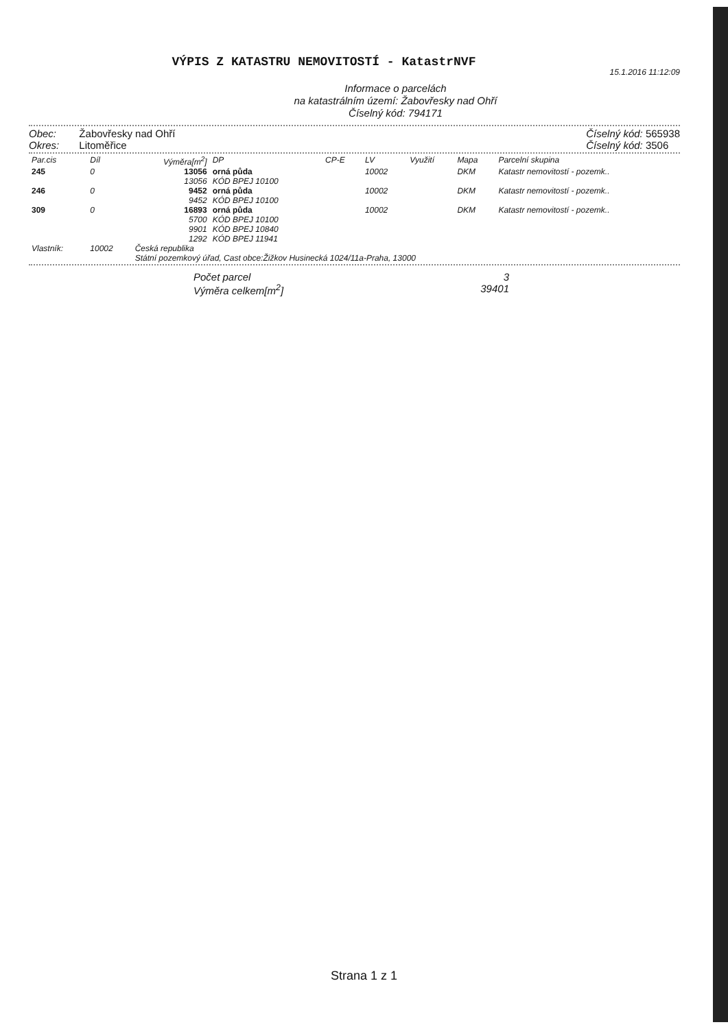VÝPIS Z KATASTRU NEMOVITOSTÍ - KatastrNVF
15.1.2016 11:12:09
Informace o parcelách
na katastrálním území: Žabovřesky nad Ohří
Číselný kód: 794171
Obec: Žabovřesky nad Ohří
Okres: Litoměřice
Číselný kód: 565938
Číselný kód: 3506
| Par.cis | Díl | Výměra[m<sup>2</sup>] | DP | CP-E | LV | Využití | Mapa | Parcelní skupina |
| --- | --- | --- | --- | --- | --- | --- | --- | --- |
| 245 | 0 | 13056 13056 | orná půda KÓD BPEJ 10100 | | 10002 | | DKM | Katastr nemovitostí - pozemk.. |
| 246 | 0 | 9452 9452 | orná půda KÓD BPEJ 10100 | | 10002 | | DKM | Katastr nemovitostí - pozemk.. |
| 309 | 0 | 16893 5700 9901 1292 | orná půda KÓD BPEJ 10100 KÓD BPEJ 10840 KÓD BPEJ 11941 | | 10002 | | DKM | Katastr nemovitostí - pozemk.. |
| Vlastník: | 10002 | Česká republika Státní pozemkový úřad, Cast obce:Žižkov Husinecká 1024/11a-Praha, 13000 | | | | | | |
Počet parcel 3 Výměra celkem[m<sup>2</sup>] 39401
Strana 1 z 1